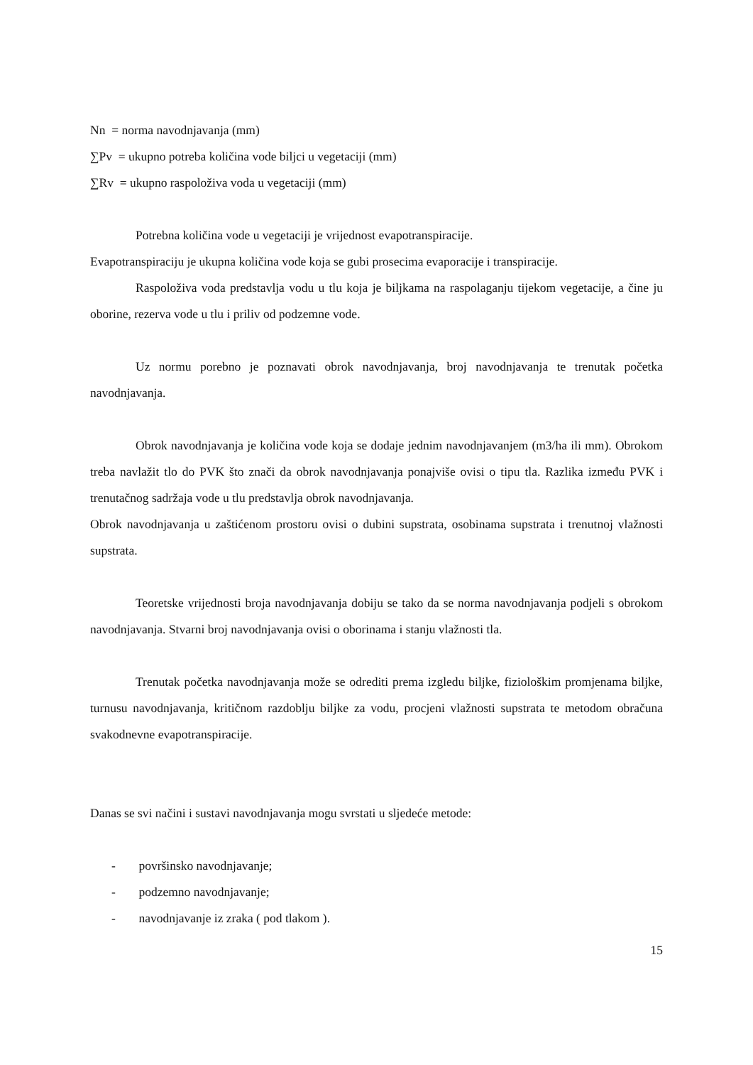Nn = norma navodnjavanja (mm)
∑Pv = ukupno potreba količina vode biljci u vegetaciji (mm)
∑Rv = ukupno raspoloživa voda u vegetaciji (mm)
Potrebna količina vode u vegetaciji je vrijednost evapotranspiracije.
Evapotranspiraciju je ukupna količina vode koja se gubi prosecima evaporacije i transpiracije.
Raspoloživa voda predstavlja vodu u tlu koja je biljkama na raspolaganju tijekom vegetacije, a čine ju oborine, rezerva vode u tlu i priliv od podzemne vode.
Uz normu porebno je poznavati obrok navodnjavanja, broj navodnjavanja te trenutak početka navodnjavanja.
Obrok navodnjavanja je količina vode koja se dodaje jednim navodnjavanjem (m3/ha ili mm). Obrokom treba navlažit tlo do PVK što znači da obrok navodnjavanja ponajviše ovisi o tipu tla. Razlika između PVK i trenutačnog sadržaja vode u tlu predstavlja obrok navodnjavanja.
Obrok navodnjavanja u zaštićenom prostoru ovisi o dubini supstrata, osobinama supstrata i trenutnoj vlažnosti supstrata.
Teoretske vrijednosti broja navodnjavanja dobiju se tako da se norma navodnjavanja podjeli s obrokom navodnjavanja. Stvarni broj navodnjavanja ovisi o oborinama i stanju vlažnosti tla.
Trenutak početka navodnjavanja može se odrediti prema izgledu biljke, fiziološkim promjenama biljke, turnusu navodnjavanja, kritičnom razdoblju biljke za vodu, procjeni vlažnosti supstrata te metodom obračuna svakodnevne evapotranspiracije.
Danas se svi načini i sustavi navodnjavanja mogu svrstati u sljedeće metode:
- površinsko navodnjavanje;
- podzemno navodnjavanje;
- navodnjavanje iz zraka ( pod tlakom ).
15